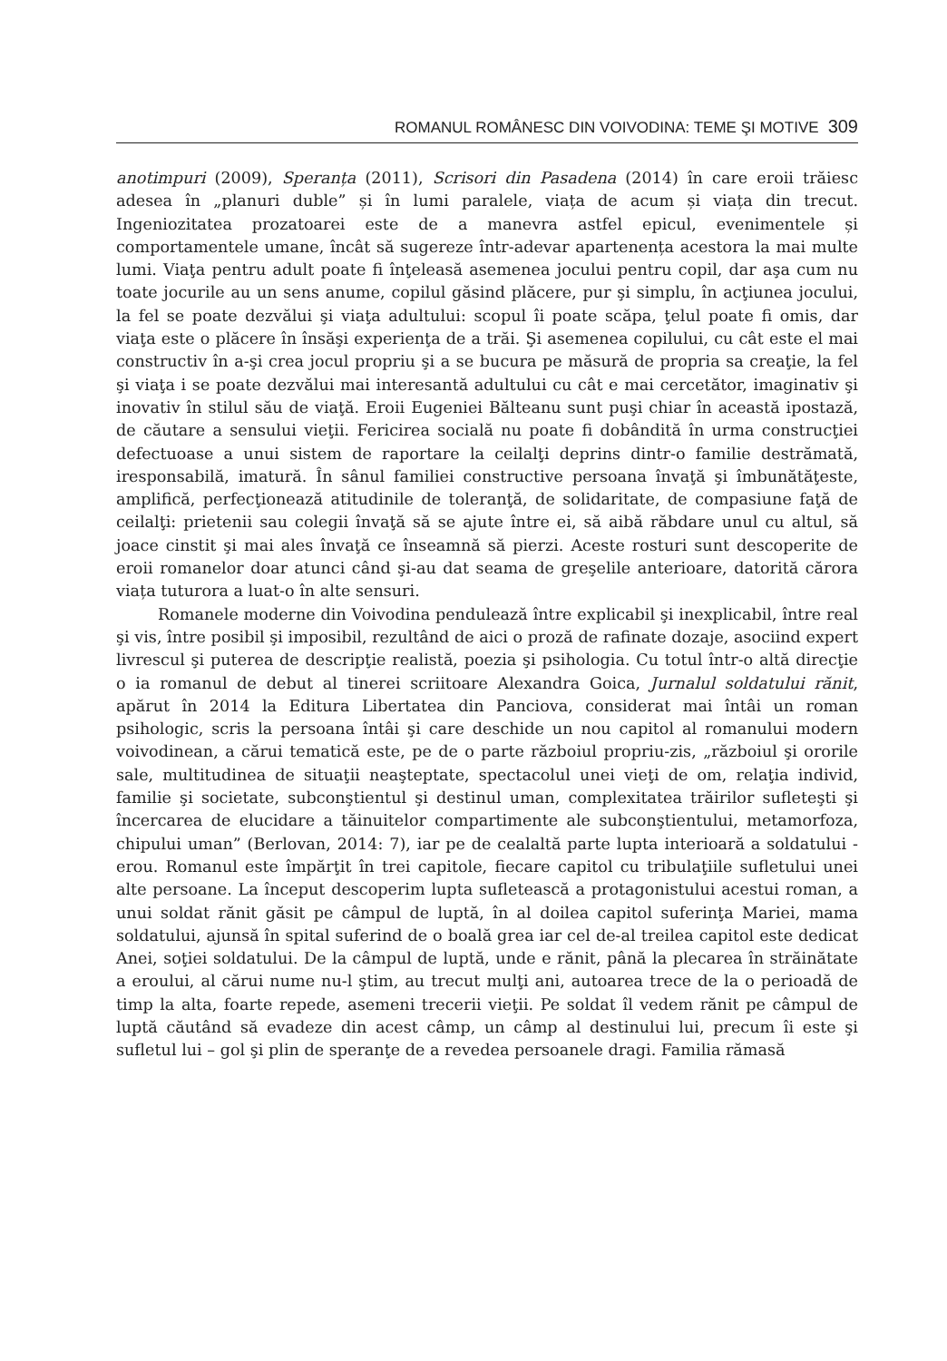ROMANUL ROMÂNESC DIN VOIVODINA: TEME ŞI MOTIVE 309
anotimpuri (2009), Speranța (2011), Scrisori din Pasadena (2014) în care eroii trăiesc adesea în „planuri duble” și în lumi paralele, viața de acum și viața din trecut. Ingeniozitatea prozatoarei este de a manevra astfel epicul, evenimentele și comportamentele umane, încât să sugereze într-adevar apartenența acestora la mai multe lumi. Viaţa pentru adult poate fi înţeleasă asemenea jocului pentru copil, dar aşa cum nu toate jocurile au un sens anume, copilul găsind plăcere, pur şi simplu, în acţiunea jocului, la fel se poate dezvălui şi viaţa adultului: scopul îi poate scăpa, ţelul poate fi omis, dar viaţa este o plăcere în însăşi experienţa de a trăi. Şi asemenea copilului, cu cât este el mai constructiv în a-şi crea jocul propriu şi a se bucura pe măsură de propria sa creaţie, la fel şi viaţa i se poate dezvălui mai interesantă adultului cu cât e mai cercetător, imaginativ şi inovativ în stilul său de viaţă. Eroii Eugeniei Bălteanu sunt puşi chiar în această ipostază, de căutare a sensului vieţii. Fericirea socială nu poate fi dobândită în urma construcţiei defectuoase a unui sistem de raportare la ceilalţi deprins dintr-o familie destrămată, iresponsabilă, imatură. În sânul familiei constructive persoana învaţă şi îmbunătăţeste, amplifică, perfecţionează atitudinile de toleranţă, de solidaritate, de compasiune faţă de ceilalţi: prietenii sau colegii învaţă să se ajute între ei, să aibă răbdare unul cu altul, să joace cinstit şi mai ales învaţă ce înseamnă să pierzi. Aceste rosturi sunt descoperite de eroii romanelor doar atunci când şi-au dat seama de greşelile anterioare, datorită cărora viața tuturora a luat-o în alte sensuri.
Romanele moderne din Voivodina pendulează între explicabil şi inexplicabil, între real şi vis, între posibil şi imposibil, rezultând de aici o proză de rafinate dozaje, asociind expert livrescul şi puterea de descripţie realistă, poezia şi psihologia. Cu totul într-o altă direcţie o ia romanul de debut al tinerei scriitoare Alexandra Goica, Jurnalul soldatului rănit, apărut în 2014 la Editura Libertatea din Panciova, considerat mai întâi un roman psihologic, scris la persoana întâi şi care deschide un nou capitol al romanului modern voivodinean, a cărui tematică este, pe de o parte războiul propriu-zis, „războiul şi ororile sale, multitudinea de situaţii neaşteptate, spectacolul unei vieţi de om, relaţia individ, familie şi societate, subconştientul şi destinul uman, complexitatea trăirilor sufleteşti şi încercarea de elucidare a tăinuitelor compartimente ale subconştientului, metamorfoza, chipului uman” (Berlovan, 2014: 7), iar pe de cealaltă parte lupta interioară a soldatului - erou. Romanul este împărţit în trei capitole, fiecare capitol cu tribulaţiile sufletului unei alte persoane. La început descoperim lupta sufletească a protagonistului acestui roman, a unui soldat rănit găsit pe câmpul de luptă, în al doilea capitol suferinţa Mariei, mama soldatului, ajunsă în spital suferind de o boală grea iar cel de-al treilea capitol este dedicat Anei, soţiei soldatului. De la câmpul de luptă, unde e rănit, până la plecarea în străinătate a eroului, al cărui nume nu-l ştim, au trecut mulţi ani, autoarea trece de la o perioadă de timp la alta, foarte repede, asemeni trecerii vieţii. Pe soldat îl vedem rănit pe câmpul de luptă căutând să evadeze din acest câmp, un câmp al destinului lui, precum îi este şi sufletul lui – gol şi plin de speranţe de a revedea persoanele dragi. Familia rămasă